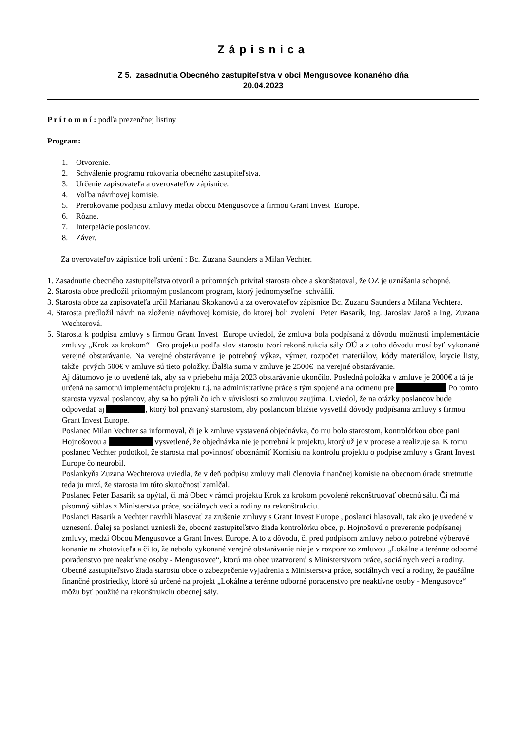Zápisnica
Z 5. zasadnutia Obecného zastupiteľstva v obci Mengusovce konaného dňa
20.04.2023
P r í t o m n í : podľa prezenčnej listiny
Program:
1. Otvorenie.
2. Schválenie programu rokovania obecného zastupiteľstva.
3. Určenie zapisovateľa a overovateľov zápisnice.
4. Voľba návrhovej komisie.
5. Prerokovanie podpisu zmluvy medzi obcou Mengusovce a firmou Grant Invest Europe.
6. Rôzne.
7. Interpelácie poslancov.
8. Záver.
Za overovateľov zápisnice boli určení : Bc. Zuzana Saunders a Milan Vechter.
1. Zasadnutie obecného zastupiteľstva otvoril a prítomných privítal starosta obce a skonštatoval, že OZ je uznášania schopné.
2. Starosta obce predložil prítomným poslancom program, ktorý jednomyseľne schválili.
3. Starosta obce za zapisovateľa určil Marianau Skokanovú a za overovateľov zápisnice Bc. Zuzanu Saunders a Milana Vechtera.
4. Starosta predložil návrh na zloženie návrhovej komisie, do ktorej boli zvolení Peter Basarík, Ing. Jaroslav Jaroš a Ing. Zuzana Wechterová.
5. Starosta k podpisu zmluvy s firmou Grant Invest Europe uviedol, že zmluva bola podpísaná z dôvodu možnosti implementácie zmluvy „Krok za krokom“ . Gro projektu podľa slov starostu tvorí rekonštrukcia sály OÚ a z toho dôvodu musí byť vykonané verejné obstarávanie. Na verejné obstarávanie je potrebný výkaz, výmer, rozpočet materiálov, kódy materiálov, krycie listy, takže prvých 500€ v zmluve sú tieto položky. Ďalšia suma v zmluve je 2500€ na verejné obstarávanie.
Aj dátumovo je to uvedené tak, aby sa v priebehu mája 2023 obstarávanie ukončilo. Posledná položka v zmluve je 2000€ a tá je určená na samotnú implementáciu projektu t.j. na administratívne práce s tým spojené a na odmenu pre Po tomto starosta vyzval poslancov, aby sa ho pýtali čo ich v súvislosti so zmluvou zaujíma. Uviedol, že na otázky poslancov bude odpovedať aj , ktorý bol prizvaný starostom, aby poslancom bližšie vysvetlil dôvody podpísania zmluvy s firmou Grant Invest Europe.
Poslanec Milan Vechter sa informoval, či je k zmluve vystavená objednávka, čo mu bolo starostom, kontrolórkou obce pani Hojnošovou a vysvetlené, že objednávka nie je potrebná k projektu, ktorý už je v procese a realizuje sa. K tomu poslanec Vechter podotkol, že starosta mal povinnosť oboznámiť Komisiu na kontrolu projektu o podpise zmluvy s Grant Invest Europe čo neurobil.
Poslankyňa Zuzana Wechterova uviedla, že v deň podpisu zmluvy mali členovia finančnej komisie na obecnom úrade stretnutie teda ju mrzí, že starosta im túto skutočnosť zamlčal.
Poslanec Peter Basarik sa opýtal, či má Obec v rámci projektu Krok za krokom povolené rekonštruovať obecnú sálu. Či má písomný súhlas z Ministerstva práce, sociálnych vecí a rodiny na rekonštrukciu.
Poslanci Basarik a Vechter navrhli hlasovať za zrušenie zmluvy s Grant Invest Europe , poslanci hlasovali, tak ako je uvedené v uznesení. Ďalej sa poslanci uzniesli že, obecné zastupiteľstvo žiada kontrolórku obce, p. Hojnošovú o preverenie podpísanej zmluvy, medzi Obcou Mengusovce a Grant Invest Europe. A to z dôvodu, či pred podpisom zmluvy nebolo potrebné výberové konanie na zhotoviteľa a či to, že nebolo vykonané verejné obstarávanie nie je v rozpore zo zmluvou „Lokálne a terénne odborné poradenstvo pre neaktívne osoby - Mengusovce“, ktorú ma obec uzatvorenú s Ministerstvom práce, sociálnych vecí a rodiny.
Obecné zastupiteľstvo žiada starostu obce o zabezpečenie vyjadrenia z Ministerstva práce, sociálnych vecí a rodiny, že paušálne finančné prostriedky, ktoré sú určené na projekt „Lokálne a terénne odborné poradenstvo pre neaktívne osoby - Mengusovce“ môžu byť použité na rekonštrukciu obecnej sály.